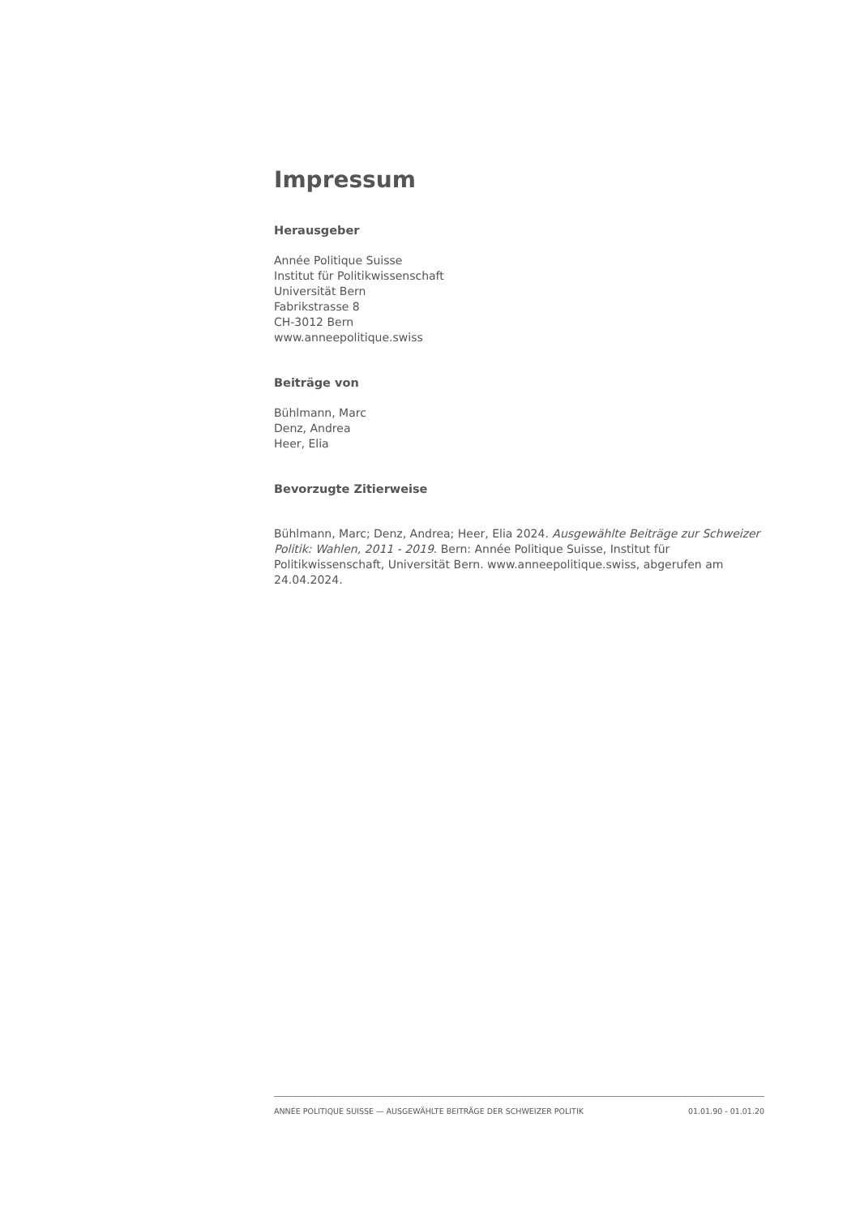Impressum
Herausgeber
Année Politique Suisse
Institut für Politikwissenschaft
Universität Bern
Fabrikstrasse 8
CH-3012 Bern
www.anneepolitique.swiss
Beiträge von
Bühlmann, Marc
Denz, Andrea
Heer, Elia
Bevorzugte Zitierweise
Bühlmann, Marc; Denz, Andrea; Heer, Elia 2024. Ausgewählte Beiträge zur Schweizer Politik: Wahlen, 2011 - 2019. Bern: Année Politique Suisse, Institut für Politikwissenschaft, Universität Bern. www.anneepolitique.swiss, abgerufen am 24.04.2024.
ANNÉE POLITIQUE SUISSE — AUSGEWÄHLTE BEITRÄGE DER SCHWEIZER POLITIK 01.01.90 - 01.01.20